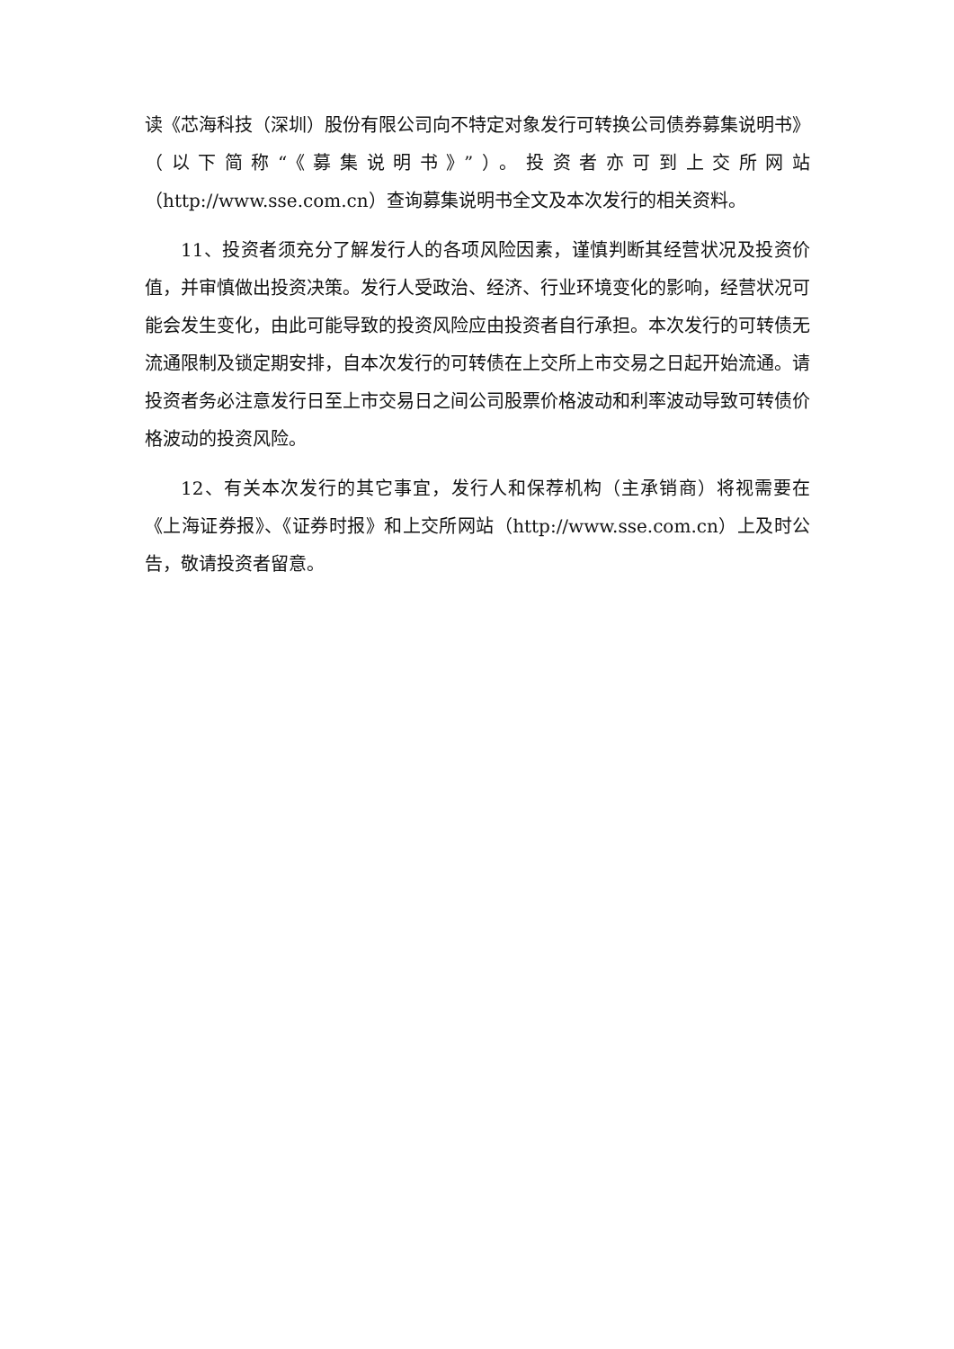读《芯海科技（深圳）股份有限公司向不特定对象发行可转换公司债券募集说明书》（以下简称“《募集说明书》”）。投资者亦可到上交所网站（http://www.sse.com.cn）查询募集说明书全文及本次发行的相关资料。
11、投资者须充分了解发行人的各项风险因素，谨慎判断其经营状况及投资价值，并审慎做出投资决策。发行人受政治、经济、行业环境变化的影响，经营状况可能会发生变化，由此可能导致的投资风险应由投资者自行承担。本次发行的可转债无流通限制及锁定期安排，自本次发行的可转债在上交所上市交易之日起开始流通。请投资者务必注意发行日至上市交易日之间公司股票价格波动和利率波动导致可转债价格波动的投资风险。
12、有关本次发行的其它事宜，发行人和保荐机构（主承销商）将视需要在《上海证券报》、《证券时报》和上交所网站（http://www.sse.com.cn）上及时公告，敬请投资者留意。